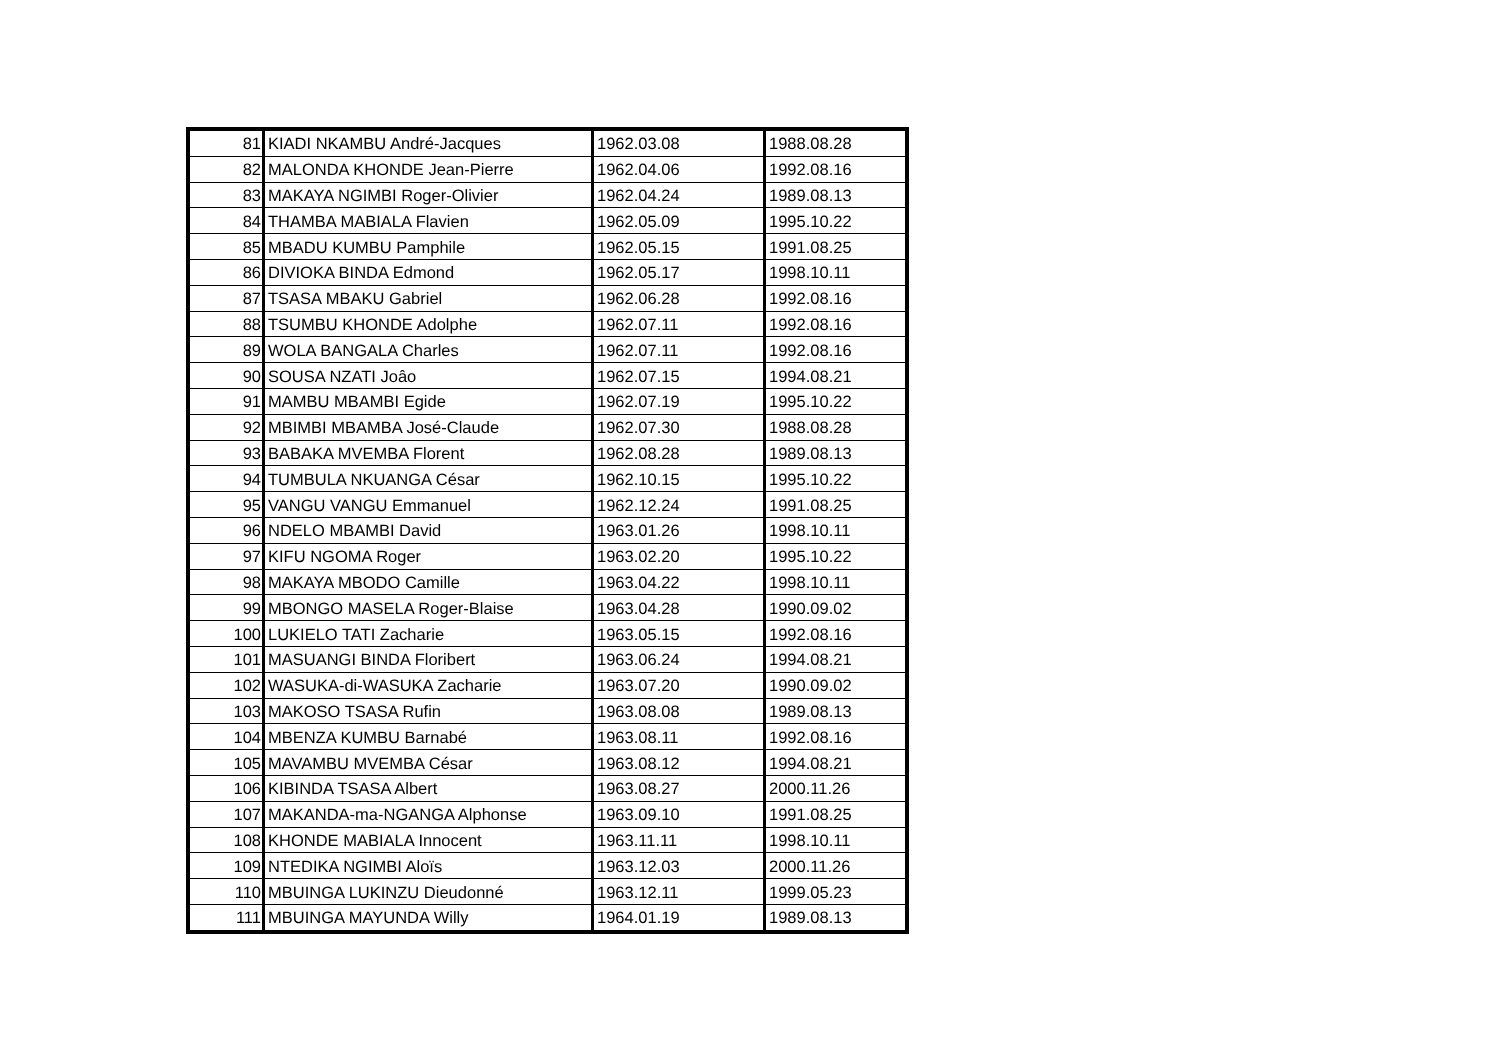| 81 | KIADI NKAMBU André-Jacques | 1962.03.08 | 1988.08.28 |
| 82 | MALONDA KHONDE Jean-Pierre | 1962.04.06 | 1992.08.16 |
| 83 | MAKAYA NGIMBI Roger-Olivier | 1962.04.24 | 1989.08.13 |
| 84 | THAMBA MABIALA Flavien | 1962.05.09 | 1995.10.22 |
| 85 | MBADU KUMBU Pamphile | 1962.05.15 | 1991.08.25 |
| 86 | DIVIOKA BINDA Edmond | 1962.05.17 | 1998.10.11 |
| 87 | TSASA MBAKU Gabriel | 1962.06.28 | 1992.08.16 |
| 88 | TSUMBU KHONDE Adolphe | 1962.07.11 | 1992.08.16 |
| 89 | WOLA BANGALA Charles | 1962.07.11 | 1992.08.16 |
| 90 | SOUSA NZATI Joâo | 1962.07.15 | 1994.08.21 |
| 91 | MAMBU MBAMBI Egide | 1962.07.19 | 1995.10.22 |
| 92 | MBIMBI MBAMBA José-Claude | 1962.07.30 | 1988.08.28 |
| 93 | BABAKA MVEMBA Florent | 1962.08.28 | 1989.08.13 |
| 94 | TUMBULA NKUANGA César | 1962.10.15 | 1995.10.22 |
| 95 | VANGU VANGU Emmanuel | 1962.12.24 | 1991.08.25 |
| 96 | NDELO MBAMBI David | 1963.01.26 | 1998.10.11 |
| 97 | KIFU NGOMA Roger | 1963.02.20 | 1995.10.22 |
| 98 | MAKAYA MBODO Camille | 1963.04.22 | 1998.10.11 |
| 99 | MBONGO MASELA Roger-Blaise | 1963.04.28 | 1990.09.02 |
| 100 | LUKIELO TATI Zacharie | 1963.05.15 | 1992.08.16 |
| 101 | MASUANGI BINDA Floribert | 1963.06.24 | 1994.08.21 |
| 102 | WASUKA-di-WASUKA Zacharie | 1963.07.20 | 1990.09.02 |
| 103 | MAKOSO TSASA Rufin | 1963.08.08 | 1989.08.13 |
| 104 | MBENZA KUMBU Barnabé | 1963.08.11 | 1992.08.16 |
| 105 | MAVAMBU MVEMBA César | 1963.08.12 | 1994.08.21 |
| 106 | KIBINDA TSASA Albert | 1963.08.27 | 2000.11.26 |
| 107 | MAKANDA-ma-NGANGA Alphonse | 1963.09.10 | 1991.08.25 |
| 108 | KHONDE MABIALA Innocent | 1963.11.11 | 1998.10.11 |
| 109 | NTEDIKA NGIMBI Aloïs | 1963.12.03 | 2000.11.26 |
| 110 | MBUINGA LUKINZU Dieudonné | 1963.12.11 | 1999.05.23 |
| 111 | MBUINGA MAYUNDA Willy | 1964.01.19 | 1989.08.13 |